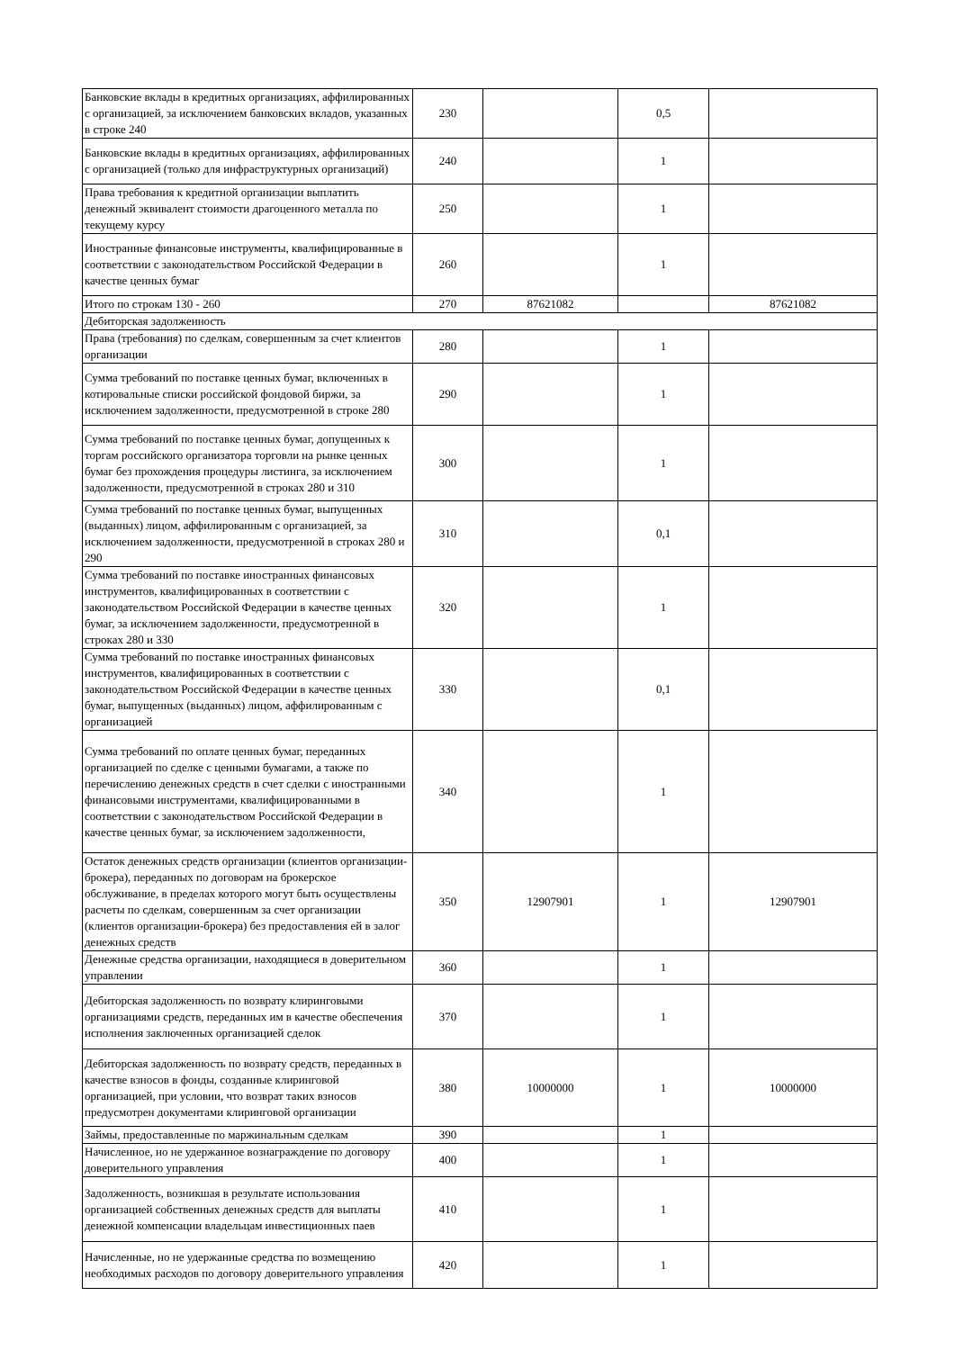| Банковские вклады в кредитных организациях, аффилированных с организацией, за исключением банковских вкладов, указанных в строке 240 | 230 | | 0,5 | |
| Банковские вклады в кредитных организациях, аффилированных с организацией (только для инфраструктурных организаций) | 240 | | 1 | |
| Права требования к кредитной организации выплатить денежный эквивалент стоимости драгоценного металла по текущему курсу | 250 | | 1 | |
| Иностранные финансовые инструменты, квалифицированные в соответствии с законодательством Российской Федерации в качестве ценных бумаг | 260 | | 1 | |
| Итого по строкам 130 - 260 | 270 | 87621082 | | 87621082 |
| Дебиторская задолженность | | | | |
| Права (требования) по сделкам, совершенным за счет клиентов организации | 280 | | 1 | |
| Сумма требований по поставке ценных бумаг, включенных в котировальные списки российской фондовой биржи, за исключением задолженности, предусмотренной в строке 280 | 290 | | 1 | |
| Сумма требований по поставке ценных бумаг, допущенных к торгам российского организатора торговли на рынке ценных бумаг без прохождения процедуры листинга, за исключением задолженности, предусмотренной в строках 280 и 310 | 300 | | 1 | |
| Сумма требований по поставке ценных бумаг, выпущенных (выданных) лицом, аффилированным с организацией, за исключением задолженности, предусмотренной в строках 280 и 290 | 310 | | 0,1 | |
| Сумма требований по поставке иностранных финансовых инструментов, квалифицированных в соответствии с законодательством Российской Федерации в качестве ценных бумаг, за исключением задолженности, предусмотренной в строках 280 и 330 | 320 | | 1 | |
| Сумма требований по поставке иностранных финансовых инструментов, квалифицированных в соответствии с законодательством Российской Федерации в качестве ценных бумаг, выпущенных (выданных) лицом, аффилированным с организацией | 330 | | 0,1 | |
| Сумма требований по оплате ценных бумаг, переданных организацией по сделке с ценными бумагами, а также по перечислению денежных средств в счет сделки с иностранными финансовыми инструментами, квалифицированными в соответствии с законодательством Российской Федерации в качестве ценных бумаг, за исключением задолженности, | 340 | | 1 | |
| Остаток денежных средств организации (клиентов организации-брокера), переданных по договорам на брокерское обслуживание, в пределах которого могут быть осуществлены расчеты по сделкам, совершенным за счет организации (клиентов организации-брокера) без предоставления ей в залог денежных средств | 350 | 12907901 | 1 | 12907901 |
| Денежные средства организации, находящиеся в доверительном управлении | 360 | | 1 | |
| Дебиторская задолженность по возврату клиринговыми организациями средств, переданных им в качестве обеспечения исполнения заключенных организацией сделок | 370 | | 1 | |
| Дебиторская задолженность по возврату средств, переданных в качестве взносов в фонды, созданные клиринговой организацией, при условии, что возврат таких взносов предусмотрен документами клиринговой организации | 380 | 10000000 | 1 | 10000000 |
| Займы, предоставленные по маржинальным сделкам | 390 | | 1 | |
| Начисленное, но не удержанное вознаграждение по договору доверительного управления | 400 | | 1 | |
| Задолженность, возникшая в результате использования организацией собственных денежных средств для выплаты денежной компенсации владельцам инвестиционных паев | 410 | | 1 | |
| Начисленные, но не удержанные средства по возмещению необходимых расходов по договору доверительного управления | 420 | | 1 | |